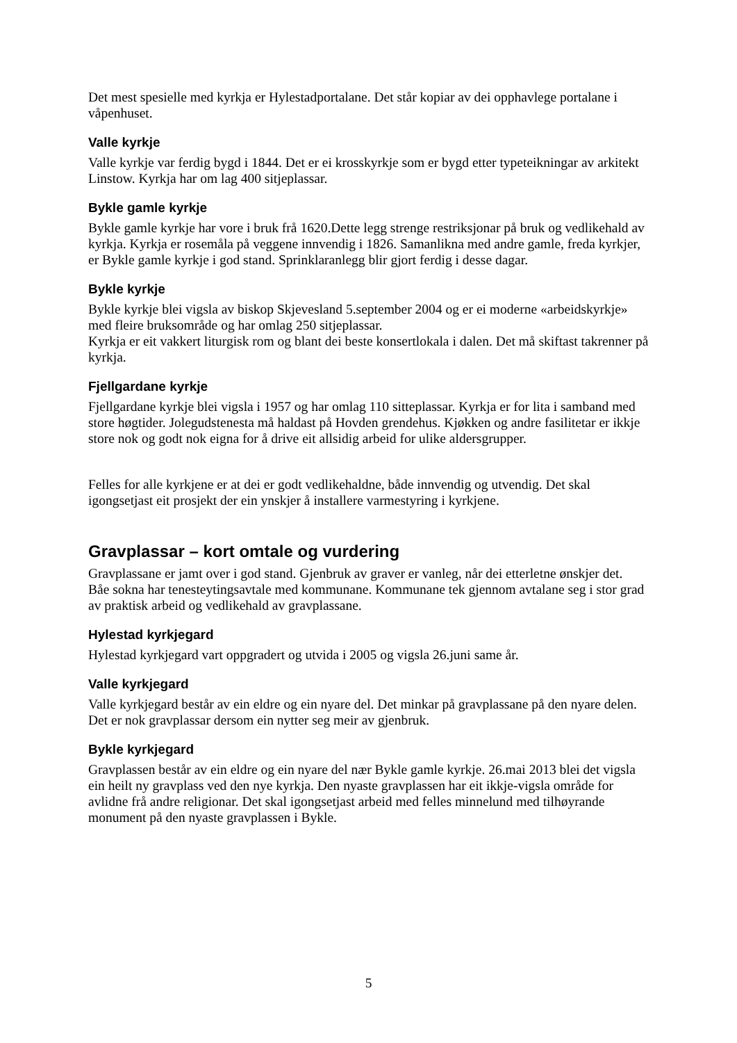Det mest spesielle med kyrkja er Hylestadportalane. Det står kopiar av dei opphavlege portalane i våpenhuset.
Valle kyrkje
Valle kyrkje var ferdig bygd i 1844. Det er ei krosskyrkje som er bygd etter typeteikningar av arkitekt Linstow. Kyrkja har om lag 400 sitjeplassar.
Bykle gamle kyrkje
Bykle gamle kyrkje har vore i bruk frå 1620.Dette legg strenge restriksjonar på bruk og vedlikehald av kyrkja. Kyrkja er rosemåla på veggene innvendig i 1826. Samanlikna med andre gamle, freda kyrkjer, er Bykle gamle kyrkje i god stand. Sprinklaranlegg blir gjort ferdig i desse dagar.
Bykle kyrkje
Bykle kyrkje blei vigsla av biskop Skjevesland 5.september 2004 og er ei moderne «arbeidskyrkje» med fleire bruksområde og har omlag 250 sitjeplassar.
Kyrkja er eit vakkert liturgisk rom og blant dei beste konsertlokala i dalen. Det må skiftast takrenner på kyrkja.
Fjellgardane kyrkje
Fjellgardane kyrkje blei vigsla i 1957 og har omlag 110 sitteplassar. Kyrkja er for lita i samband med store høgtider. Jolegudstenesta må haldast på Hovden grendehus. Kjøkken og andre fasilitetar er ikkje store nok og godt nok eigna for å drive eit allsidig arbeid for ulike aldersgrupper.
Felles for alle kyrkjene er at dei er godt vedlikehaldne, både innvendig og utvendig. Det skal igongsetjast eit prosjekt der ein ynskjer å installere varmestyring i kyrkjene.
Gravplassar – kort omtale og vurdering
Gravplassane er jamt over i god stand. Gjenbruk av graver er vanleg, når dei etterletne ønskjer det.
Båe sokna har tenesteytingsavtale med kommunane. Kommunane tek gjennom avtalane seg i stor grad av praktisk arbeid og vedlikehald av gravplassane.
Hylestad kyrkjegard
Hylestad kyrkjegard vart oppgradert og utvida i 2005 og vigsla 26.juni same år.
Valle kyrkjegard
Valle kyrkjegard består av ein eldre og ein nyare del. Det minkar på gravplassane på den nyare delen. Det er nok gravplassar dersom ein nytter seg meir av gjenbruk.
Bykle kyrkjegard
Gravplassen består av ein eldre og ein nyare del nær Bykle gamle kyrkje. 26.mai 2013 blei det vigsla ein heilt ny gravplass ved den nye kyrkja. Den nyaste gravplassen har eit ikkje-vigsla område for avlidne frå andre religionar. Det skal igongsetjast arbeid med felles minnelund med tilhøyrande monument på den nyaste gravplassen i Bykle.
5